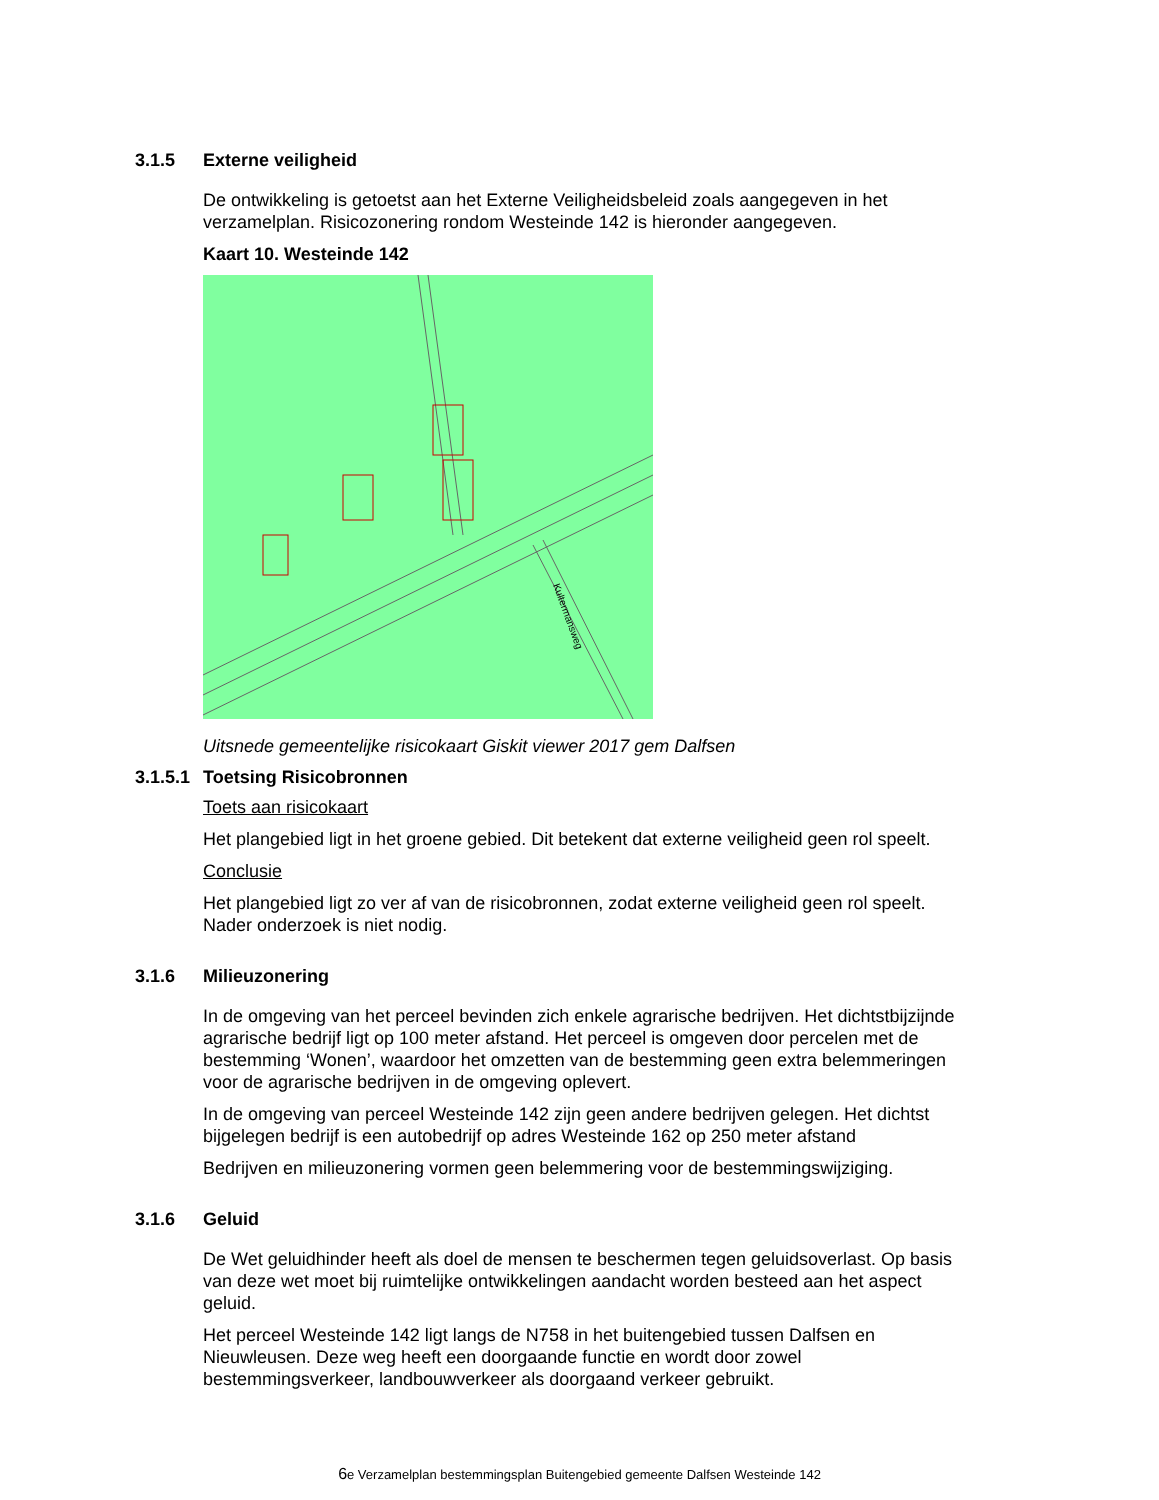3.1.5 Externe veiligheid
De ontwikkeling is getoetst aan het Externe Veiligheidsbeleid zoals aangegeven in het verzamelplan. Risicozonering rondom Westeinde 142 is hieronder aangegeven.
Kaart 10. Westeinde 142
Kultermansweg
Uitsnede gemeentelijke risicokaart Giskit viewer 2017 gem Dalfsen
3.1.5.1 Toetsing Risicobronnen
Toets aan risicokaart
Het plangebied ligt in het groene gebied. Dit betekent dat externe veiligheid geen rol speelt.
Conclusie
Het plangebied ligt zo ver af van de risicobronnen, zodat externe veiligheid geen rol speelt. Nader onderzoek is niet nodig.
3.1.6 Milieuzonering
In de omgeving van het perceel bevinden zich enkele agrarische bedrijven. Het dichtstbijzijnde agrarische bedrijf ligt op 100 meter afstand. Het perceel is omgeven door percelen met de bestemming ‘Wonen’, waardoor het omzetten van de bestemming geen extra belemmeringen voor de agrarische bedrijven in de omgeving oplevert.
In de omgeving van perceel Westeinde 142 zijn geen andere bedrijven gelegen. Het dichtst bijgelegen bedrijf is een autobedrijf op adres Westeinde 162 op 250 meter afstand
Bedrijven en milieuzonering vormen geen belemmering voor de bestemmingswijziging.
3.1.6 Geluid
De Wet geluidhinder heeft als doel de mensen te beschermen tegen geluidsoverlast. Op basis van deze wet moet bij ruimtelijke ontwikkelingen aandacht worden besteed aan het aspect geluid.
Het perceel Westeinde 142 ligt langs de N758 in het buitengebied tussen Dalfsen en Nieuwleusen. Deze weg heeft een doorgaande functie en wordt door zowel bestemmingsverkeer, landbouwverkeer als doorgaand verkeer gebruikt.
6e Verzamelplan bestemmingsplan Buitengebied gemeente Dalfsen Westeinde 142